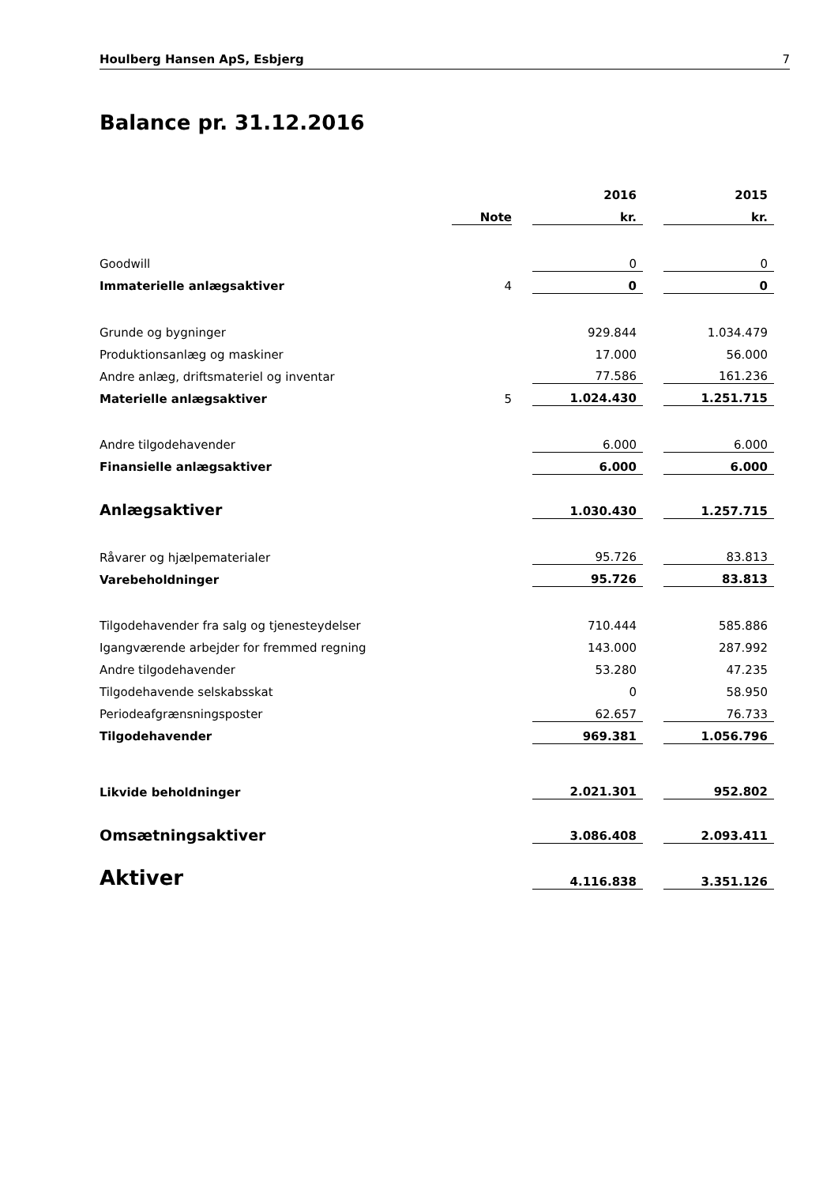Houlberg Hansen ApS, Esbjerg 7
Balance pr. 31.12.2016
| | | | 2016 | | 2015 |
| --- | --- | --- | --- | --- | --- |
| | Note | | kr. | | kr. |
| Goodwill | | | 0 | | 0 |
| Immaterielle anlægsaktiver | 4 | | 0 | | 0 |
| Grunde og bygninger | | | 929.844 | | 1.034.479 |
| Produktionsanlæg og maskiner | | | 17.000 | | 56.000 |
| Andre anlæg, driftsmateriel og inventar | | | 77.586 | | 161.236 |
| Materielle anlægsaktiver | 5 | | 1.024.430 | | 1.251.715 |
| Andre tilgodehavender | | | 6.000 | | 6.000 |
| Finansielle anlægsaktiver | | | 6.000 | | 6.000 |
| Anlægsaktiver | | | 1.030.430 | | 1.257.715 |
| Råvarer og hjælpematerialer | | | 95.726 | | 83.813 |
| Varebeholdninger | | | 95.726 | | 83.813 |
| Tilgodehavender fra salg og tjenesteydelser | | | 710.444 | | 585.886 |
| Igangværende arbejder for fremmed regning | | | 143.000 | | 287.992 |
| Andre tilgodehavender | | | 53.280 | | 47.235 |
| Tilgodehavende selskabsskat | | | 0 | | 58.950 |
| Periodeafgrænsningsposter | | | 62.657 | | 76.733 |
| Tilgodehavender | | | 969.381 | | 1.056.796 |
| Likvide beholdninger | | | 2.021.301 | | 952.802 |
| Omsætningsaktiver | | | 3.086.408 | | 2.093.411 |
| Aktiver | | | 4.116.838 | | 3.351.126 |